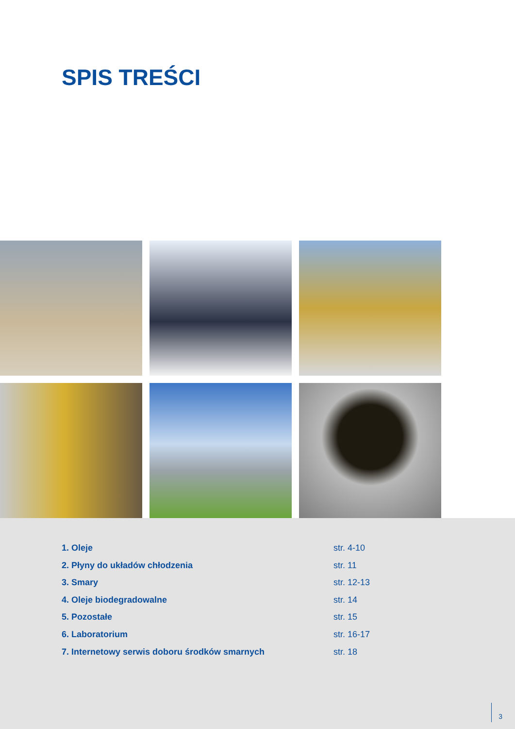SPIS TREŚCI
1. Oleje str. 4-10
2. Płyny do układów chłodzenia str. 11
3. Smary str. 12-13
4. Oleje biodegradowalne str. 14
5. Pozostałe str. 15
6. Laboratorium str. 16-17
7. Internetowy serwis doboru środków smarnych str. 18
3